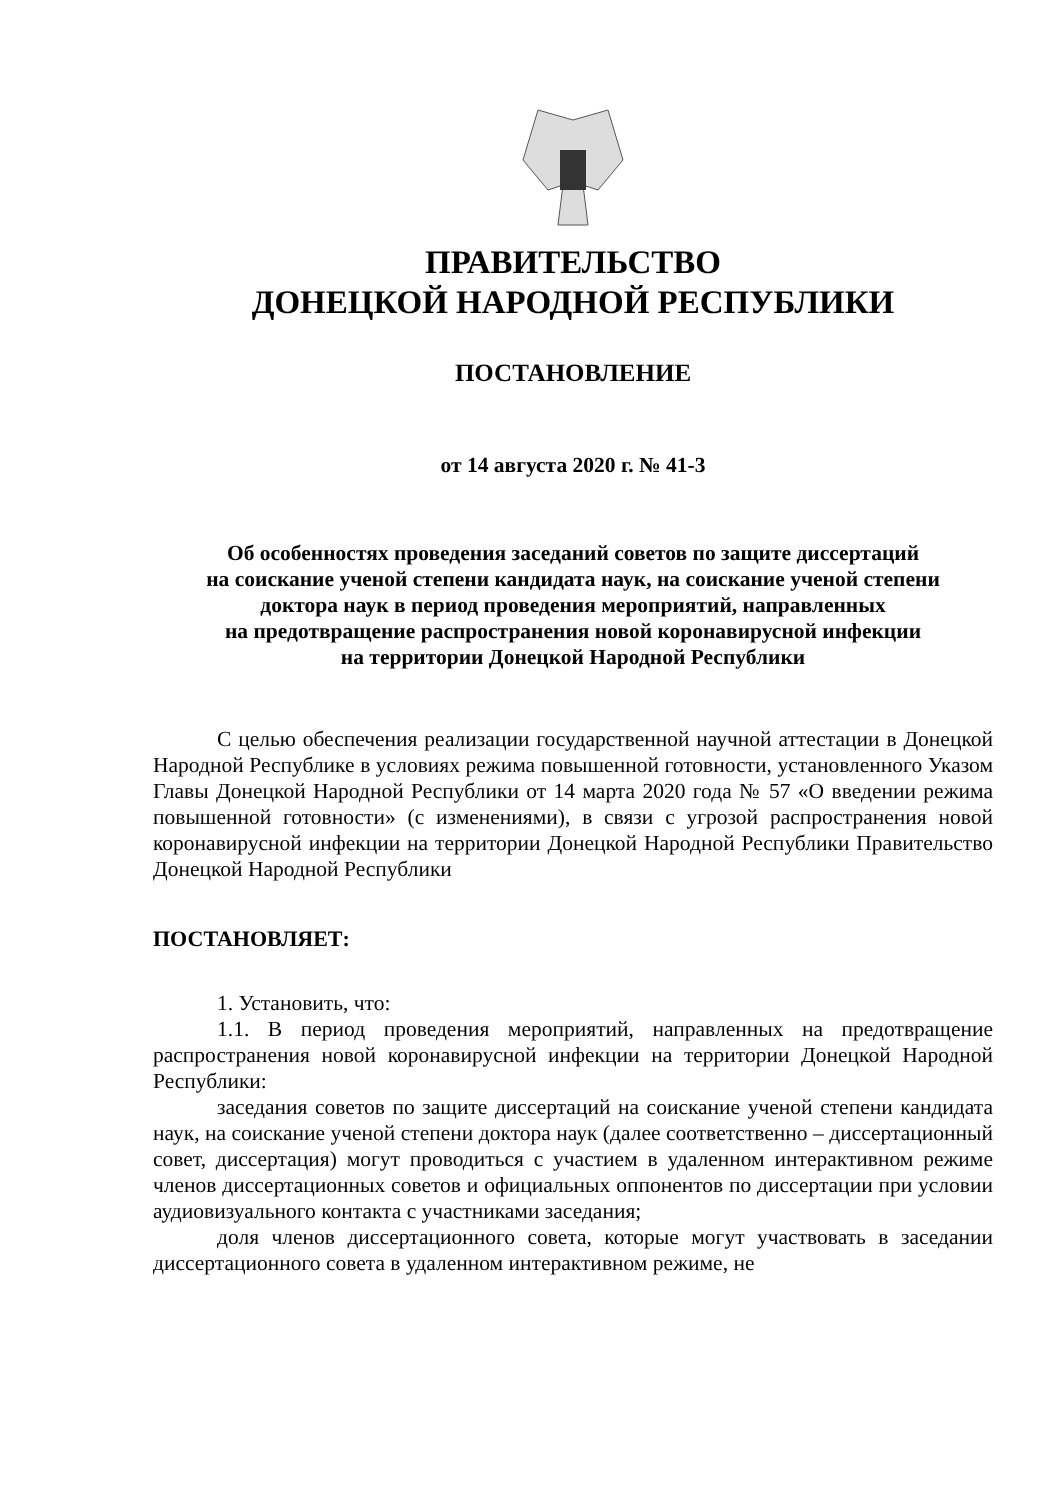ПРАВИТЕЛЬСТВО
ДОНЕЦКОЙ НАРОДНОЙ РЕСПУБЛИКИ
ПОСТАНОВЛЕНИЕ
от 14 августа 2020 г. № 41-3
Об особенностях проведения заседаний советов по защите диссертаций
на соискание ученой степени кандидата наук, на соискание ученой степени
доктора наук в период проведения мероприятий, направленных
на предотвращение распространения новой коронавирусной инфекции
на территории Донецкой Народной Республики
С целью обеспечения реализации государственной научной аттестации в Донецкой Народной Республике в условиях режима повышенной готовности, установленного Указом Главы Донецкой Народной Республики от 14 марта 2020 года № 57 «О введении режима повышенной готовности» (с изменениями), в связи с угрозой распространения новой коронавирусной инфекции на территории Донецкой Народной Республики Правительство Донецкой Народной Республики
ПОСТАНОВЛЯЕТ:
1. Установить, что:
1.1. В период проведения мероприятий, направленных на предотвращение распространения новой коронавирусной инфекции на территории Донецкой Народной Республики:
заседания советов по защите диссертаций на соискание ученой степени кандидата наук, на соискание ученой степени доктора наук (далее соответственно – диссертационный совет, диссертация) могут проводиться с участием в удаленном интерактивном режиме членов диссертационных советов и официальных оппонентов по диссертации при условии аудиовизуального контакта с участниками заседания;
доля членов диссертационного совета, которые могут участвовать в заседании диссертационного совета в удаленном интерактивном режиме, не